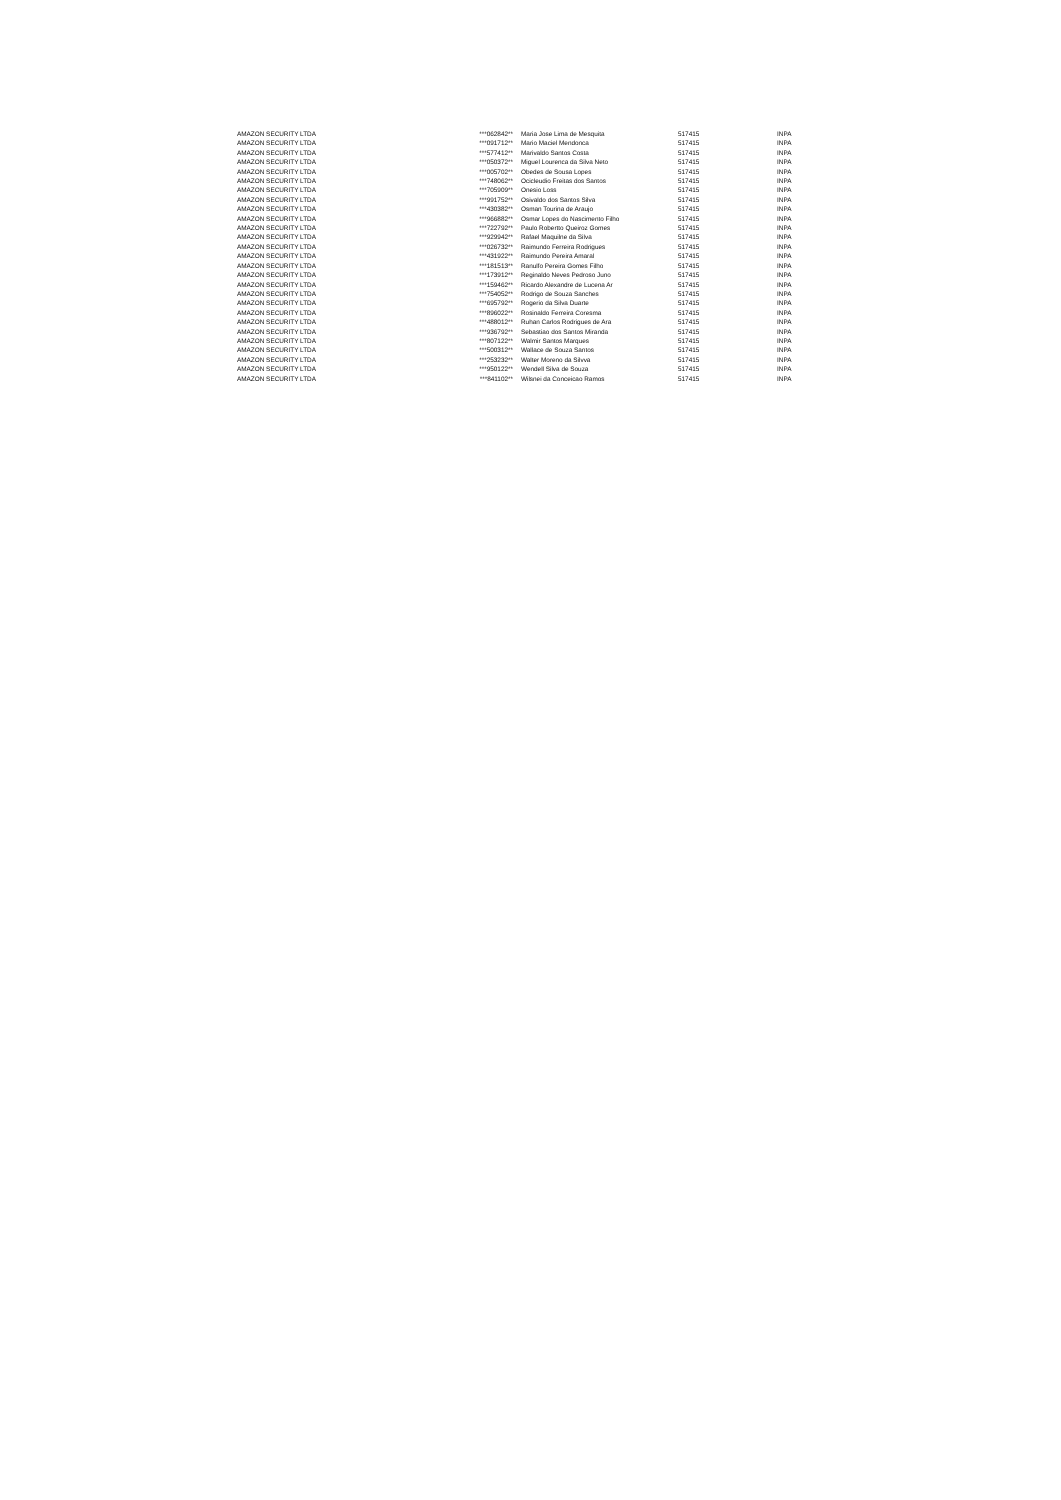| AMAZON SECURITY LTDA | ***062842** | Maria Jose Lima de Mesquita | 517415 | INPA |
| AMAZON SECURITY LTDA | ***091712** | Mario Maciel Mendonca | 517415 | INPA |
| AMAZON SECURITY LTDA | ***577412** | Marivaldo Santos Costa | 517415 | INPA |
| AMAZON SECURITY LTDA | ***050372** | Miguel Lourenca da Silva Neto | 517415 | INPA |
| AMAZON SECURITY LTDA | ***005702** | Obedes de Sousa Lopes | 517415 | INPA |
| AMAZON SECURITY LTDA | ***748062** | Ocicleudio Freitas dos Santos | 517415 | INPA |
| AMAZON SECURITY LTDA | ***705909** | Onesio Loss | 517415 | INPA |
| AMAZON SECURITY LTDA | ***991752** | Osivaldo dos Santos Silva | 517415 | INPA |
| AMAZON SECURITY LTDA | ***430382** | Osman Tourina de Araujo | 517415 | INPA |
| AMAZON SECURITY LTDA | ***966882** | Osmar Lopes do Nascimento Filho | 517415 | INPA |
| AMAZON SECURITY LTDA | ***722792** | Paulo Robertto Queiroz Gomes | 517415 | INPA |
| AMAZON SECURITY LTDA | ***929942** | Rafael Maquilne da Silva | 517415 | INPA |
| AMAZON SECURITY LTDA | ***026732** | Raimundo Ferreira Rodrigues | 517415 | INPA |
| AMAZON SECURITY LTDA | ***431922** | Raimundo Pereira Amaral | 517415 | INPA |
| AMAZON SECURITY LTDA | ***181513** | Ranulfo Pereira Gomes Filho | 517415 | INPA |
| AMAZON SECURITY LTDA | ***173912** | Reginaldo Neves Pedroso Juno | 517415 | INPA |
| AMAZON SECURITY LTDA | ***159462** | Ricardo Alexandre de Lucena Ar | 517415 | INPA |
| AMAZON SECURITY LTDA | ***754052** | Rodrigo de Souza Sanches | 517415 | INPA |
| AMAZON SECURITY LTDA | ***695792** | Rogerio da Silva Duarte | 517415 | INPA |
| AMAZON SECURITY LTDA | ***896022** | Rosinaldo Ferreira Coresma | 517415 | INPA |
| AMAZON SECURITY LTDA | ***488012** | Ruhan Carlos Rodrigues de Ara | 517415 | INPA |
| AMAZON SECURITY LTDA | ***936792** | Sebastiao dos Santos Miranda | 517415 | INPA |
| AMAZON SECURITY LTDA | ***807122** | Walmir Santos Marques | 517415 | INPA |
| AMAZON SECURITY LTDA | ***500312** | Wallace de Souza Santos | 517415 | INPA |
| AMAZON SECURITY LTDA | ***253232** | Walter Moreno da Silvva | 517415 | INPA |
| AMAZON SECURITY LTDA | ***950122** | Wendell Silva de Souza | 517415 | INPA |
| AMAZON SECURITY LTDA | ***841102** | Wilsnei da Conceicao Ramos | 517415 | INPA |